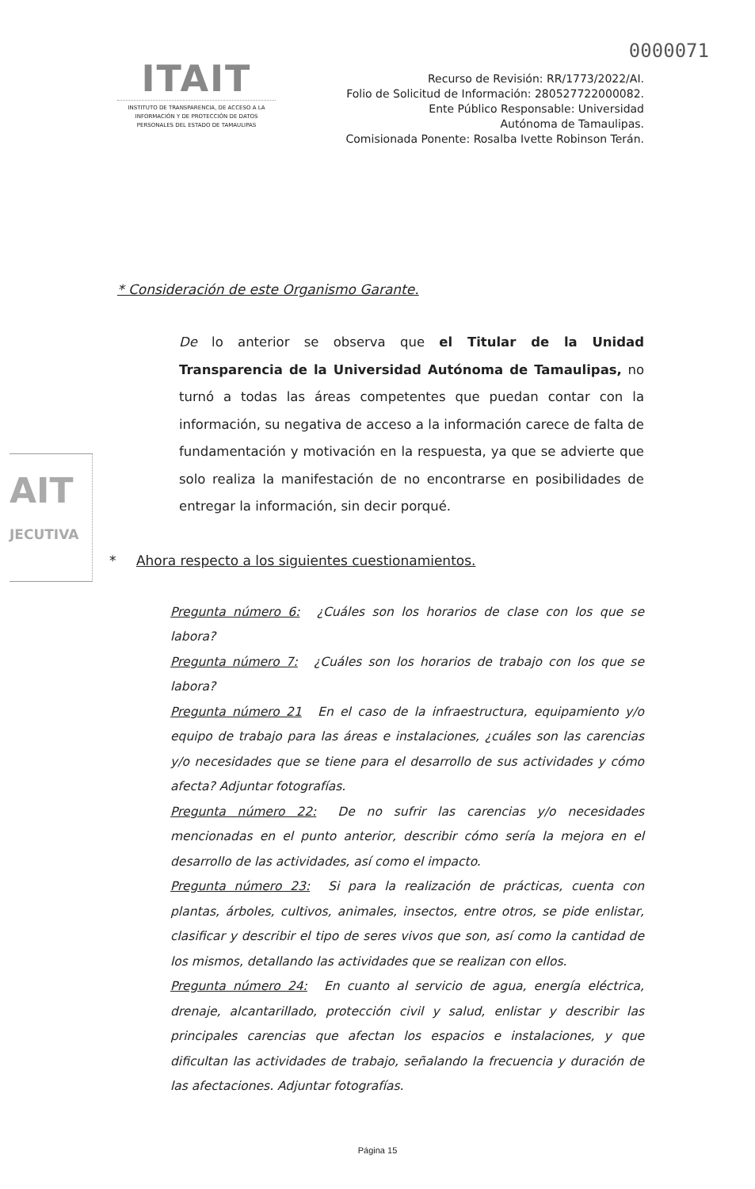0000071
ITAIT
INSTITUTO DE TRANSPARENCIA, DE ACCESO A LA INFORMACIÓN Y DE PROTECCIÓN DE DATOS PERSONALES DEL ESTADO DE TAMAULIPAS
Recurso de Revisión: RR/1773/2022/AI.
Folio de Solicitud de Información: 280527722000082.
Ente Público Responsable: Universidad
Autónoma de Tamaulipas.
Comisionada Ponente: Rosalba Ivette Robinson Terán.
AIT
JECUTIVA
* Consideración de este Organismo Garante.
De lo anterior se observa que el Titular de la Unidad Transparencia de la Universidad Autónoma de Tamaulipas, no turnó a todas las áreas competentes que puedan contar con la información, su negativa de acceso a la información carece de falta de fundamentación y motivación en la respuesta, ya que se advierte que solo realiza la manifestación de no encontrarse en posibilidades de entregar la información, sin decir porqué.
* Ahora respecto a los siguientes cuestionamientos.
Pregunta número 6: ¿Cuáles son los horarios de clase con los que se labora?
Pregunta número 7: ¿Cuáles son los horarios de trabajo con los que se labora?
Pregunta número 21 En el caso de la infraestructura, equipamiento y/o equipo de trabajo para las áreas e instalaciones, ¿cuáles son las carencias y/o necesidades que se tiene para el desarrollo de sus actividades y cómo afecta? Adjuntar fotografías.
Pregunta número 22: De no sufrir las carencias y/o necesidades mencionadas en el punto anterior, describir cómo sería la mejora en el desarrollo de las actividades, así como el impacto.
Pregunta número 23: Si para la realización de prácticas, cuenta con plantas, árboles, cultivos, animales, insectos, entre otros, se pide enlistar, clasificar y describir el tipo de seres vivos que son, así como la cantidad de los mismos, detallando las actividades que se realizan con ellos.
Pregunta número 24: En cuanto al servicio de agua, energía eléctrica, drenaje, alcantarillado, protección civil y salud, enlistar y describir las principales carencias que afectan los espacios e instalaciones, y que dificultan las actividades de trabajo, señalando la frecuencia y duración de las afectaciones. Adjuntar fotografías.
Página 15